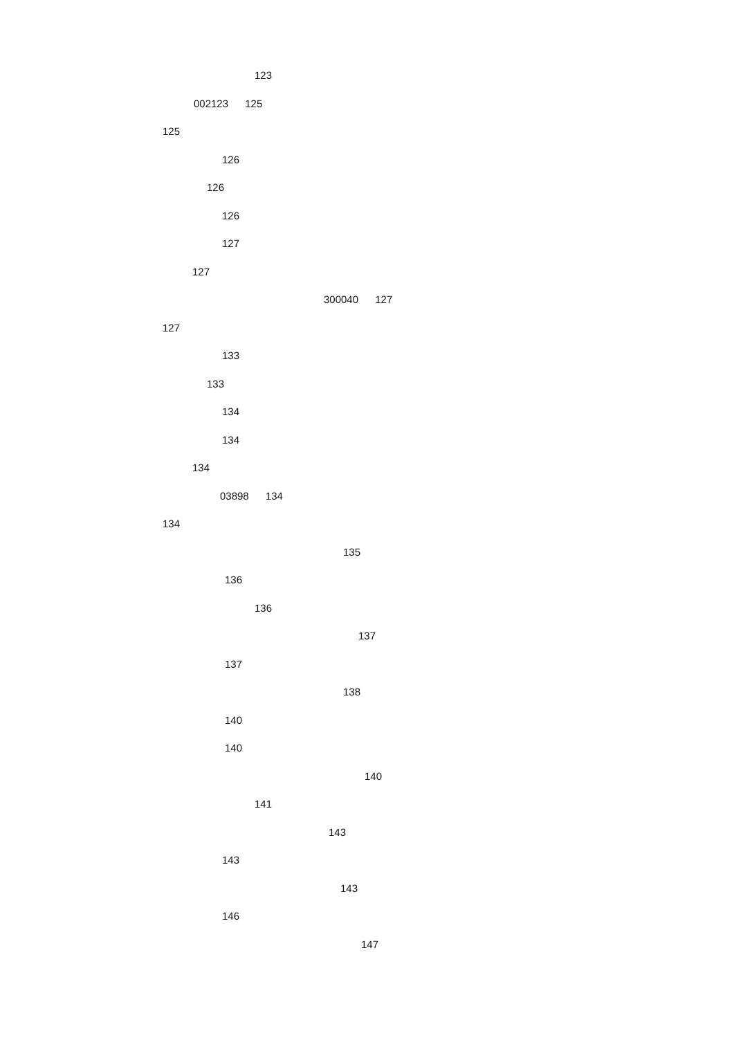123
002123 125
125
126
126
126
127
127
300040 127
127
133
133
134
134
134
03898 134
134
135
136
136
137
137
138
140
140
140
141
143
143
143
146
147